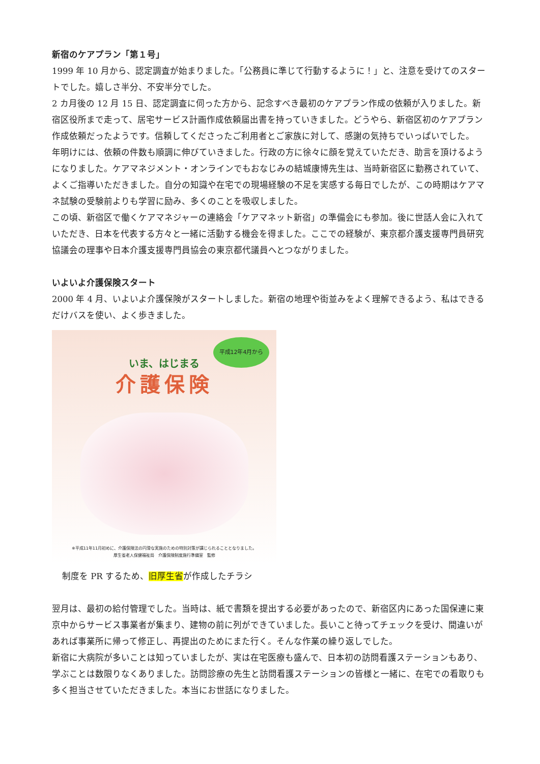新宿のケアプラン「第１号」
1999 年 10 月から、認定調査が始まりました。「公務員に準じて行動するように！」と、注意を受けてのスタートでした。嬉しさ半分、不安半分でした。
2 カ月後の 12 月 15 日、認定調査に伺った方から、記念すべき最初のケアプラン作成の依頼が入りました。新宿区役所まで走って、居宅サービス計画作成依頼届出書を持っていきました。どうやら、新宿区初のケアプラン作成依頼だったようです。信頼してくださったご利用者とご家族に対して、感謝の気持ちでいっぱいでした。
年明けには、依頼の件数も順調に伸びていきました。行政の方に徐々に顔を覚えていただき、助言を頂けるようになりました。ケアマネジメント・オンラインでもおなじみの結城康博先生は、当時新宿区に勤務されていて、よくご指導いただきました。自分の知識や在宅での現場経験の不足を実感する毎日でしたが、この時期はケアマネ試験の受験前よりも学習に励み、多くのことを吸収しました。
この頃、新宿区で働くケアマネジャーの連絡会「ケアマネット新宿」の準備会にも参加。後に世話人会に入れていただき、日本を代表する方々と一緒に活動する機会を得ました。ここでの経験が、東京都介護支援専門員研究協議会の理事や日本介護支援専門員協会の東京都代議員へとつながりました。
いよいよ介護保険スタート
2000 年 4 月、いよいよ介護保険がスタートしました。新宿の地理や街並みをよく理解できるよう、私はできるだけバスを使い、よく歩きました。
平成12年4月から
いま、はじまる
介護保険
※平成11年11月初めに、介護保険法の円滑な実施のための特別対策が講じられることとなりました。
厚生省老人保健福祉局　介護保険制度施行準備室　監修
制度を PR するため、旧厚生省が作成したチラシ
翌月は、最初の給付管理でした。当時は、紙で書類を提出する必要があったので、新宿区内にあった国保連に東京中からサービス事業者が集まり、建物の前に列ができていました。長いこと待ってチェックを受け、間違いがあれば事業所に帰って修正し、再提出のためにまた行く。そんな作業の繰り返しでした。
新宿に大病院が多いことは知っていましたが、実は在宅医療も盛んで、日本初の訪問看護ステーションもあり、学ぶことは数限りなくありました。訪問診療の先生と訪問看護ステーションの皆様と一緒に、在宅での看取りも多く担当させていただきました。本当にお世話になりました。